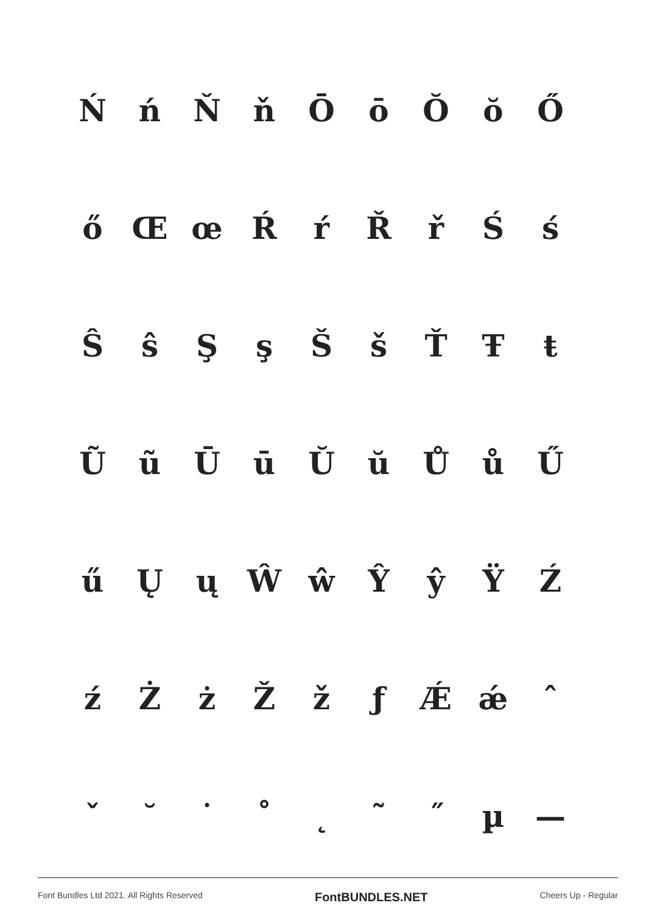| Ń | ń | Ň | ň | Ō | ō | Ŏ | ŏ | Ő |
| ő | Œ | œ | Ŕ | ŕ | Ř | ř | Ś | ś |
| Ŝ | ŝ | Ş | ş | Š | š | Ť | Ŧ | ŧ |
| Ũ | ũ | Ū | ū | Ŭ | ŭ | Ů | ů | Ű |
| ű | Ų | ų | Ŵ | ŵ | Ŷ | ŷ | Ÿ | Ź |
| ź | Ż | ż | Ž | ž | ƒ | Ǽ | ǽ | ˆ |
| ˇ | ˘ | ˙ | ˚ | ˛ | ˜ | ˝ | µ | — |
Font Bundles Ltd 2021. All Rights Reserved FontBUNDLES.NET Cheers Up - Regular